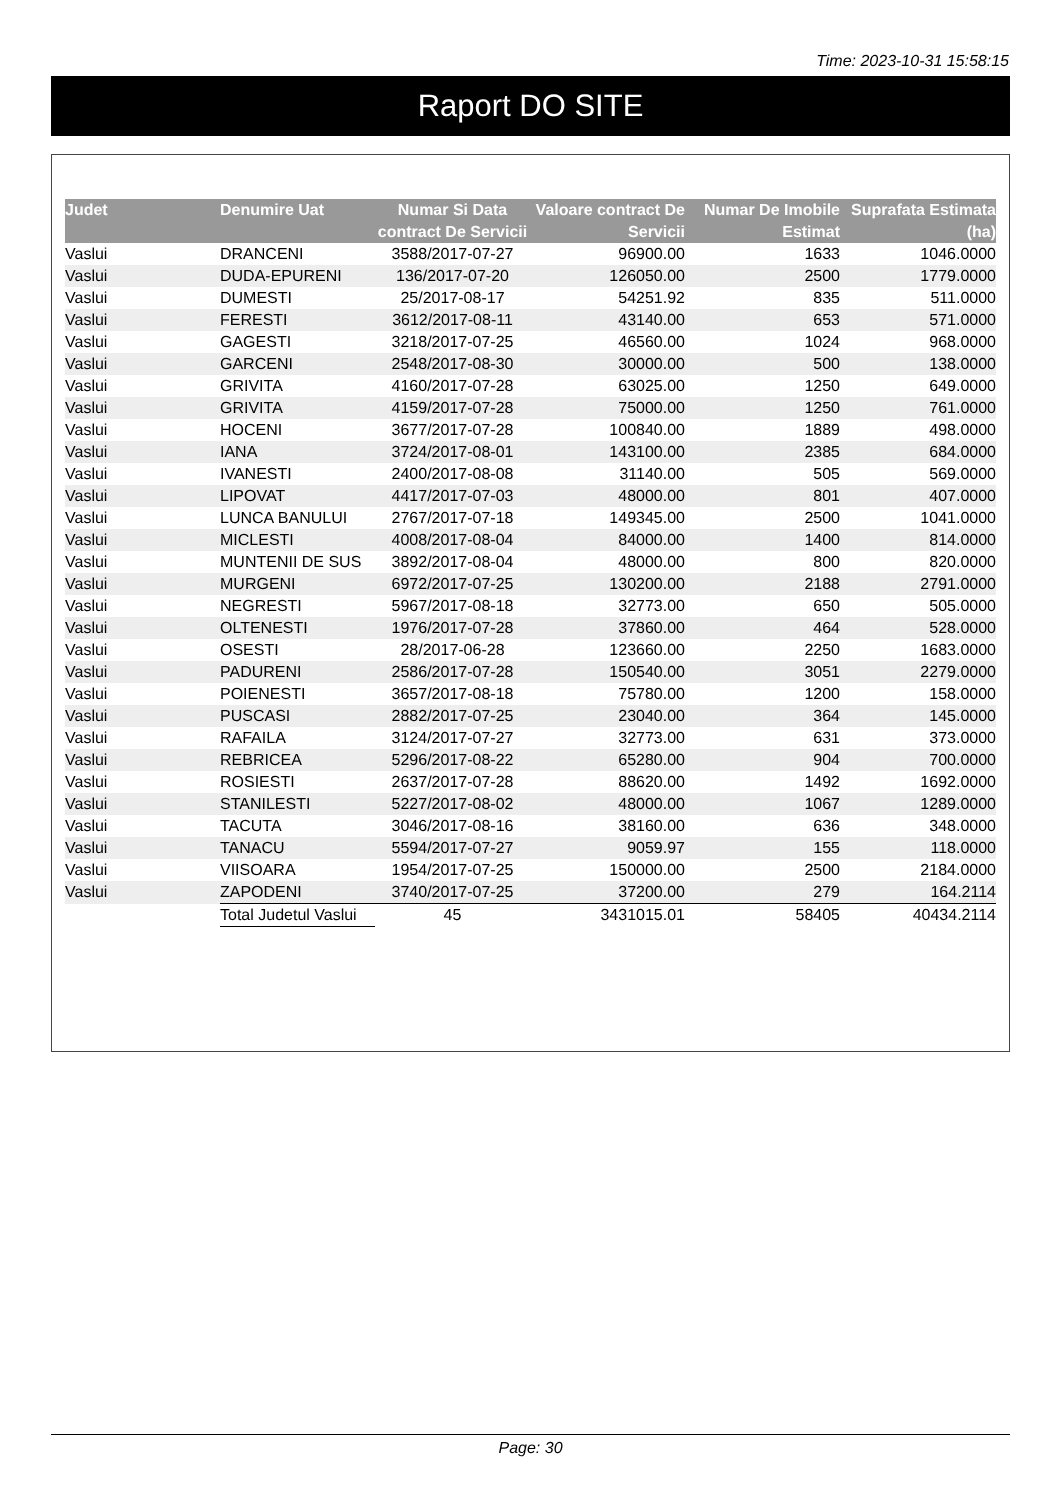Time: 2023-10-31 15:58:15
Raport DO SITE
| Judet | Denumire Uat | Numar Si Data contract De Servicii | Valoare contract De Servicii | Numar De Imobile Estimat | Suprafata Estimata (ha) |
| --- | --- | --- | --- | --- | --- |
| Vaslui | DRANCENI | 3588/2017-07-27 | 96900.00 | 1633 | 1046.0000 |
| Vaslui | DUDA-EPURENI | 136/2017-07-20 | 126050.00 | 2500 | 1779.0000 |
| Vaslui | DUMESTI | 25/2017-08-17 | 54251.92 | 835 | 511.0000 |
| Vaslui | FERESTI | 3612/2017-08-11 | 43140.00 | 653 | 571.0000 |
| Vaslui | GAGESTI | 3218/2017-07-25 | 46560.00 | 1024 | 968.0000 |
| Vaslui | GARCENI | 2548/2017-08-30 | 30000.00 | 500 | 138.0000 |
| Vaslui | GRIVITA | 4160/2017-07-28 | 63025.00 | 1250 | 649.0000 |
| Vaslui | GRIVITA | 4159/2017-07-28 | 75000.00 | 1250 | 761.0000 |
| Vaslui | HOCENI | 3677/2017-07-28 | 100840.00 | 1889 | 498.0000 |
| Vaslui | IANA | 3724/2017-08-01 | 143100.00 | 2385 | 684.0000 |
| Vaslui | IVANESTI | 2400/2017-08-08 | 31140.00 | 505 | 569.0000 |
| Vaslui | LIPOVAT | 4417/2017-07-03 | 48000.00 | 801 | 407.0000 |
| Vaslui | LUNCA BANULUI | 2767/2017-07-18 | 149345.00 | 2500 | 1041.0000 |
| Vaslui | MICLESTI | 4008/2017-08-04 | 84000.00 | 1400 | 814.0000 |
| Vaslui | MUNTENII DE SUS | 3892/2017-08-04 | 48000.00 | 800 | 820.0000 |
| Vaslui | MURGENI | 6972/2017-07-25 | 130200.00 | 2188 | 2791.0000 |
| Vaslui | NEGRESTI | 5967/2017-08-18 | 32773.00 | 650 | 505.0000 |
| Vaslui | OLTENESTI | 1976/2017-07-28 | 37860.00 | 464 | 528.0000 |
| Vaslui | OSESTI | 28/2017-06-28 | 123660.00 | 2250 | 1683.0000 |
| Vaslui | PADURENI | 2586/2017-07-28 | 150540.00 | 3051 | 2279.0000 |
| Vaslui | POIENESTI | 3657/2017-08-18 | 75780.00 | 1200 | 158.0000 |
| Vaslui | PUSCASI | 2882/2017-07-25 | 23040.00 | 364 | 145.0000 |
| Vaslui | RAFAILA | 3124/2017-07-27 | 32773.00 | 631 | 373.0000 |
| Vaslui | REBRICEA | 5296/2017-08-22 | 65280.00 | 904 | 700.0000 |
| Vaslui | ROSIESTI | 2637/2017-07-28 | 88620.00 | 1492 | 1692.0000 |
| Vaslui | STANILESTI | 5227/2017-08-02 | 48000.00 | 1067 | 1289.0000 |
| Vaslui | TACUTA | 3046/2017-08-16 | 38160.00 | 636 | 348.0000 |
| Vaslui | TANACU | 5594/2017-07-27 | 9059.97 | 155 | 118.0000 |
| Vaslui | VIISOARA | 1954/2017-07-25 | 150000.00 | 2500 | 2184.0000 |
| Vaslui | ZAPODENI | 3740/2017-07-25 | 37200.00 | 279 | 164.2114 |
| | Total Judetul Vaslui | 45 | 3431015.01 | 58405 | 40434.2114 |
Page: 30